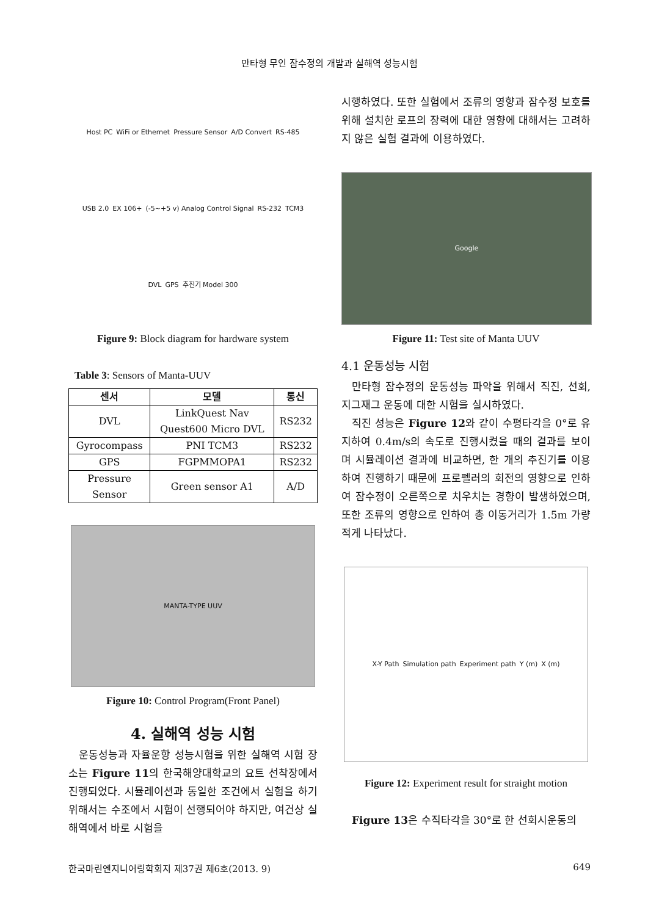만타형 무인 잠수정의 개발과 실해역 성능시험
Host PC WiFi or Ethernet Pressure Sensor A/D Convert RS-485 USB 2.0 EX 106+ (-5~+5 v) Analog Control Signal RS-232 TCM3 DVL GPS 추진기 Model 300
Figure 9: Block diagram for hardware system
Table 3: Sensors of Manta-UUV
| 센서 | 모델 | 통신 |
| --- | --- | --- |
| DVL | LinkQuest Nav Quest600 Micro DVL | RS232 |
| Gyrocompass | PNI TCM3 | RS232 |
| GPS | FGPMMOPA1 | RS232 |
| Pressure Sensor | Green sensor A1 | A/D |
MANTA-TYPE UUV
Figure 10: Control Program(Front Panel)
4. 실해역 성능 시험
운동성능과 자율운항 성능시험을 위한 실해역 시험 장소는 Figure 11의 한국해양대학교의 요트 선착장에서 진행되었다. 시뮬레이션과 동일한 조건에서 실험을 하기위해서는 수조에서 시험이 선행되어야 하지만, 여건상 실해역에서 바로 시험을
시행하였다. 또한 실험에서 조류의 영향과 잠수정 보호를 위해 설치한 로프의 장력에 대한 영향에 대해서는 고려하지 않은 실험 결과에 이용하였다.
Google
Figure 11: Test site of Manta UUV
4.1 운동성능 시험
만타형 잠수정의 운동성능 파악을 위해서 직진, 선회, 지그재그 운동에 대한 시험을 실시하였다.
직진 성능은 Figure 12와 같이 수평타각을 0°로 유지하여 0.4m/s의 속도로 진행시켰을 때의 결과를 보이며 시뮬레이션 결과에 비교하면, 한 개의 추진기를 이용하여 진행하기 때문에 프로펠러의 회전의 영향으로 인하여 잠수정이 오른쪽으로 치우치는 경향이 발생하였으며, 또한 조류의 영향으로 인하여 총 이동거리가 1.5m 가량 적게 나타났다.
X-Y Path Simulation path Experiment path Y (m) X (m)
Figure 12: Experiment result for straight motion
Figure 13은 수직타각을 30°로 한 선회시운동의
한국마린엔지니어링학회지 제37권 제6호(2013. 9) 649